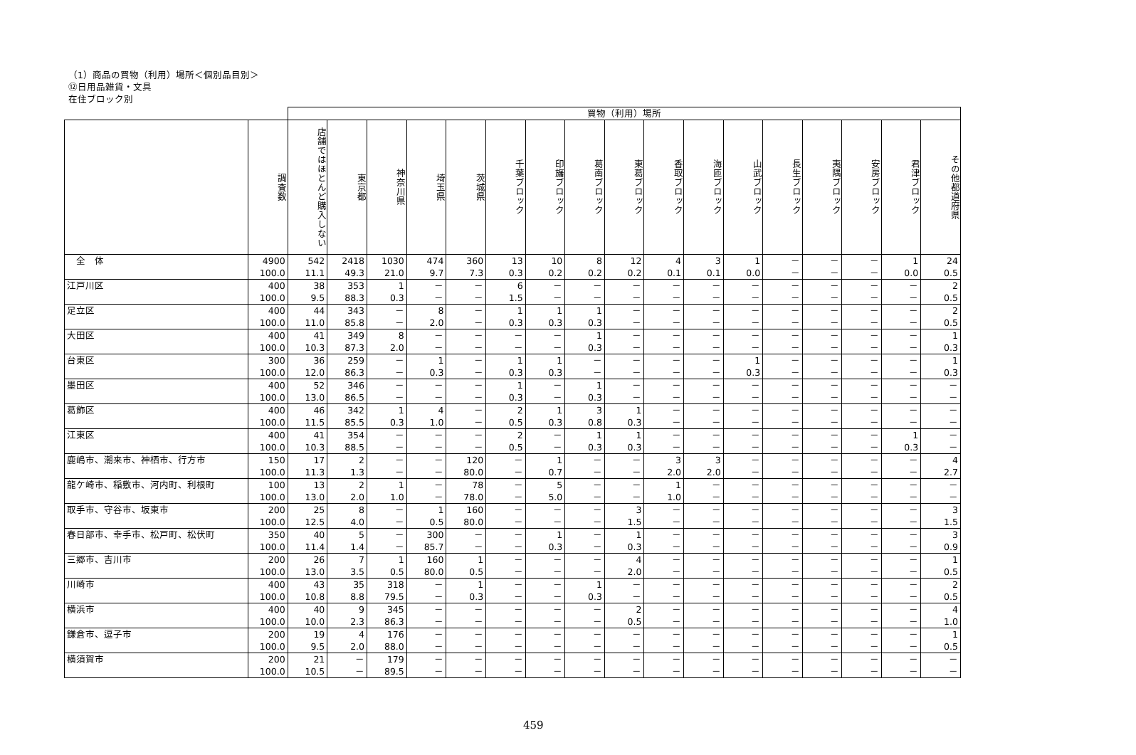（1）商品の買物（利用）場所＜個別品目別＞
⑫日用品雑貨・文具
在住ブロック別
| | | 買物（利用）場所 | | | | | | | | | | | | | | | | |
| --- | --- | --- | --- | --- | --- | --- | --- | --- | --- | --- | --- | --- | --- | --- | --- | --- | --- | --- |
| | 調査数 | 店舗ではほとんど購入しない | 東京都 | 神奈川県 | 埼玉県 | 茨城県 | 千葉ブロック | 印旛ブロック | 葛南ブロック | 東葛ブロック | 香取ブロック | 海匝ブロック | 山武ブロック | 長生ブロック | 夷隅ブロック | 安房ブロック | 君津ブロック | その他都道府県 |
| 全 体 | 4900 | 542 | 2418 | 1030 | 474 | 360 | 13 | 10 | 8 | 12 | 4 | 3 | 1 | － | － | － | 1 | 24 |
| | 100.0 | 11.1 | 49.3 | 21.0 | 9.7 | 7.3 | 0.3 | 0.2 | 0.2 | 0.2 | 0.1 | 0.1 | 0.0 | － | － | － | 0.0 | 0.5 |
| 江戸川区 | 400 | 38 | 353 | 1 | － | － | 6 | － | － | － | － | － | － | － | － | － | － | 2 |
| | 100.0 | 9.5 | 88.3 | 0.3 | － | － | 1.5 | － | － | － | － | － | － | － | － | － | － | 0.5 |
| 足立区 | 400 | 44 | 343 | － | 8 | － | 1 | 1 | 1 | － | － | － | － | － | － | － | － | 2 |
| | 100.0 | 11.0 | 85.8 | － | 2.0 | － | 0.3 | 0.3 | 0.3 | － | － | － | － | － | － | － | － | 0.5 |
| 大田区 | 400 | 41 | 349 | 8 | － | － | － | － | 1 | － | － | － | － | － | － | － | － | 1 |
| | 100.0 | 10.3 | 87.3 | 2.0 | － | － | － | － | 0.3 | － | － | － | － | － | － | － | － | 0.3 |
| 台東区 | 300 | 36 | 259 | － | 1 | － | 1 | 1 | － | － | － | － | 1 | － | － | － | － | 1 |
| | 100.0 | 12.0 | 86.3 | － | 0.3 | － | 0.3 | 0.3 | － | － | － | － | 0.3 | － | － | － | － | 0.3 |
| 墨田区 | 400 | 52 | 346 | － | － | － | 1 | － | 1 | － | － | － | － | － | － | － | － | － |
| | 100.0 | 13.0 | 86.5 | － | － | － | 0.3 | － | 0.3 | － | － | － | － | － | － | － | － | － |
| 葛飾区 | 400 | 46 | 342 | 1 | 4 | － | 2 | 1 | 3 | 1 | － | － | － | － | － | － | － | － |
| | 100.0 | 11.5 | 85.5 | 0.3 | 1.0 | － | 0.5 | 0.3 | 0.8 | 0.3 | － | － | － | － | － | － | － | － |
| 江東区 | 400 | 41 | 354 | － | － | － | 2 | － | 1 | 1 | － | － | － | － | － | － | 1 | － |
| | 100.0 | 10.3 | 88.5 | － | － | － | 0.5 | － | 0.3 | 0.3 | － | － | － | － | － | － | 0.3 | － |
| 鹿嶋市、潮来市、神栖市、行方市 | 150 | 17 | 2 | － | － | 120 | － | 1 | － | － | 3 | 3 | － | － | － | － | － | 4 |
| | 100.0 | 11.3 | 1.3 | － | － | 80.0 | － | 0.7 | － | － | 2.0 | 2.0 | － | － | － | － | － | 2.7 |
| 龍ケ崎市、稲敷市、河内町、利根町 | 100 | 13 | 2 | 1 | － | 78 | － | 5 | － | － | 1 | － | － | － | － | － | － | － |
| | 100.0 | 13.0 | 2.0 | 1.0 | － | 78.0 | － | 5.0 | － | － | 1.0 | － | － | － | － | － | － | － |
| 取手市、守谷市、坂東市 | 200 | 25 | 8 | － | 1 | 160 | － | － | － | 3 | － | － | － | － | － | － | － | 3 |
| | 100.0 | 12.5 | 4.0 | － | 0.5 | 80.0 | － | － | － | 1.5 | － | － | － | － | － | － | － | 1.5 |
| 春日部市、幸手市、松戸町、松伏町 | 350 | 40 | 5 | － | 300 | － | － | 1 | － | 1 | － | － | － | － | － | － | － | 3 |
| | 100.0 | 11.4 | 1.4 | － | 85.7 | － | － | 0.3 | － | 0.3 | － | － | － | － | － | － | － | 0.9 |
| 三郷市、吉川市 | 200 | 26 | 7 | 1 | 160 | 1 | － | － | － | 4 | － | － | － | － | － | － | － | 1 |
| | 100.0 | 13.0 | 3.5 | 0.5 | 80.0 | 0.5 | － | － | － | 2.0 | － | － | － | － | － | － | － | 0.5 |
| 川崎市 | 400 | 43 | 35 | 318 | － | 1 | － | － | 1 | － | － | － | － | － | － | － | － | 2 |
| | 100.0 | 10.8 | 8.8 | 79.5 | － | 0.3 | － | － | 0.3 | － | － | － | － | － | － | － | － | 0.5 |
| 横浜市 | 400 | 40 | 9 | 345 | － | － | － | － | － | 2 | － | － | － | － | － | － | － | 4 |
| | 100.0 | 10.0 | 2.3 | 86.3 | － | － | － | － | － | 0.5 | － | － | － | － | － | － | － | 1.0 |
| 鎌倉市、逗子市 | 200 | 19 | 4 | 176 | － | － | － | － | － | － | － | － | － | － | － | － | － | 1 |
| | 100.0 | 9.5 | 2.0 | 88.0 | － | － | － | － | － | － | － | － | － | － | － | － | － | 0.5 |
| 横須賀市 | 200 | 21 | － | 179 | － | － | － | － | － | － | － | － | － | － | － | － | － | － |
| | 100.0 | 10.5 | － | 89.5 | － | － | － | － | － | － | － | － | － | － | － | － | － | － |
459